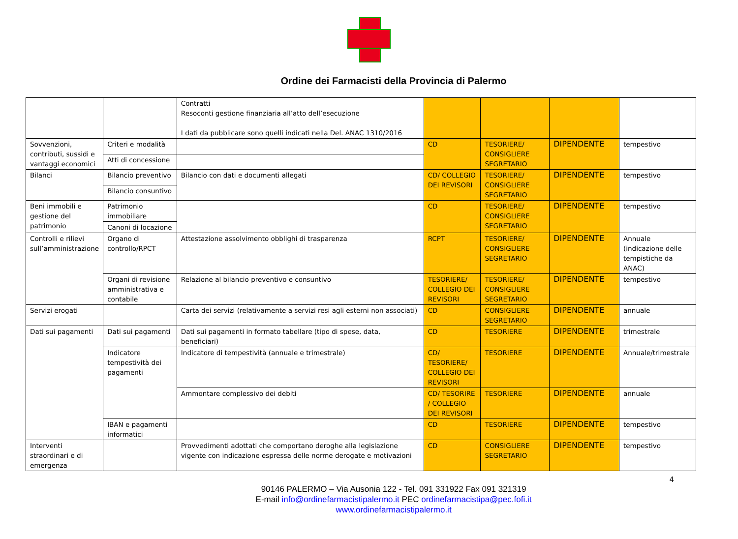Ordine dei Farmacisti della Provincia di Palermo
| | | Contratti Resoconti gestione finanziaria all’atto dell’esecuzione I dati da pubblicare sono quelli indicati nella Del. ANAC 1310/2016 | | | | |
| Sovvenzioni, contributi, sussidi e vantaggi economici | Criteri e modalità | | CD | TESORIERE/ CONSIGLIERE SEGRETARIO | DIPENDENTE | tempestivo |
| | Atti di concessione | | | | | |
| Bilanci | Bilancio preventivo | Bilancio con dati e documenti allegati | CD/ COLLEGIO DEI REVISORI | TESORIERE/ CONSIGLIERE SEGRETARIO | DIPENDENTE | tempestivo |
| | Bilancio consuntivo | | | | | |
| Beni immobili e gestione del patrimonio | Patrimonio immobiliare | | CD | TESORIERE/ CONSIGLIERE SEGRETARIO | DIPENDENTE | tempestivo |
| | Canoni di locazione | | | | | |
| Controlli e rilievi sull’amministrazione | Organo di controllo/RPCT | Attestazione assolvimento obblighi di trasparenza | RCPT | TESORIERE/ CONSIGLIERE SEGRETARIO | DIPENDENTE | Annuale (indicazione delle tempistiche da ANAC) |
| | Organi di revisione amministrativa e contabile | Relazione al bilancio preventivo e consuntivo | TESORIERE/ COLLEGIO DEI REVISORI | TESORIERE/ CONSIGLIERE SEGRETARIO | DIPENDENTE | tempestivo |
| Servizi erogati | | Carta dei servizi (relativamente a servizi resi agli esterni non associati) | CD | CONSIGLIERE SEGRETARIO | DIPENDENTE | annuale |
| Dati sui pagamenti | Dati sui pagamenti | Dati sui pagamenti in formato tabellare (tipo di spese, data, beneficiari) | CD | TESORIERE | DIPENDENTE | trimestrale |
| | Indicatore tempestività dei pagamenti | Indicatore di tempestività (annuale e trimestrale) | CD/ TESORIERE/ COLLEGIO DEI REVISORI | TESORIERE | DIPENDENTE | Annuale/trimestrale |
| | | Ammontare complessivo dei debiti | CD/ TESORIRE / COLLEGIO DEI REVISORI | TESORIERE | DIPENDENTE | annuale |
| | IBAN e pagamenti informatici | | CD | TESORIERE | DIPENDENTE | tempestivo |
| Interventi straordinari e di emergenza | | Provvedimenti adottati che comportano deroghe alla legislazione vigente con indicazione espressa delle norme derogate e motivazioni | CD | CONSIGLIERE SEGRETARIO | DIPENDENTE | tempestivo |
4
90146 PALERMO – Via Ausonia 122 - Tel. 091 331922 Fax 091 321319
E-mail info@ordinefarmacistipalermo.it PEC ordinefarmacistipa@pec.fofi.it
www.ordinefarmacistipalermo.it